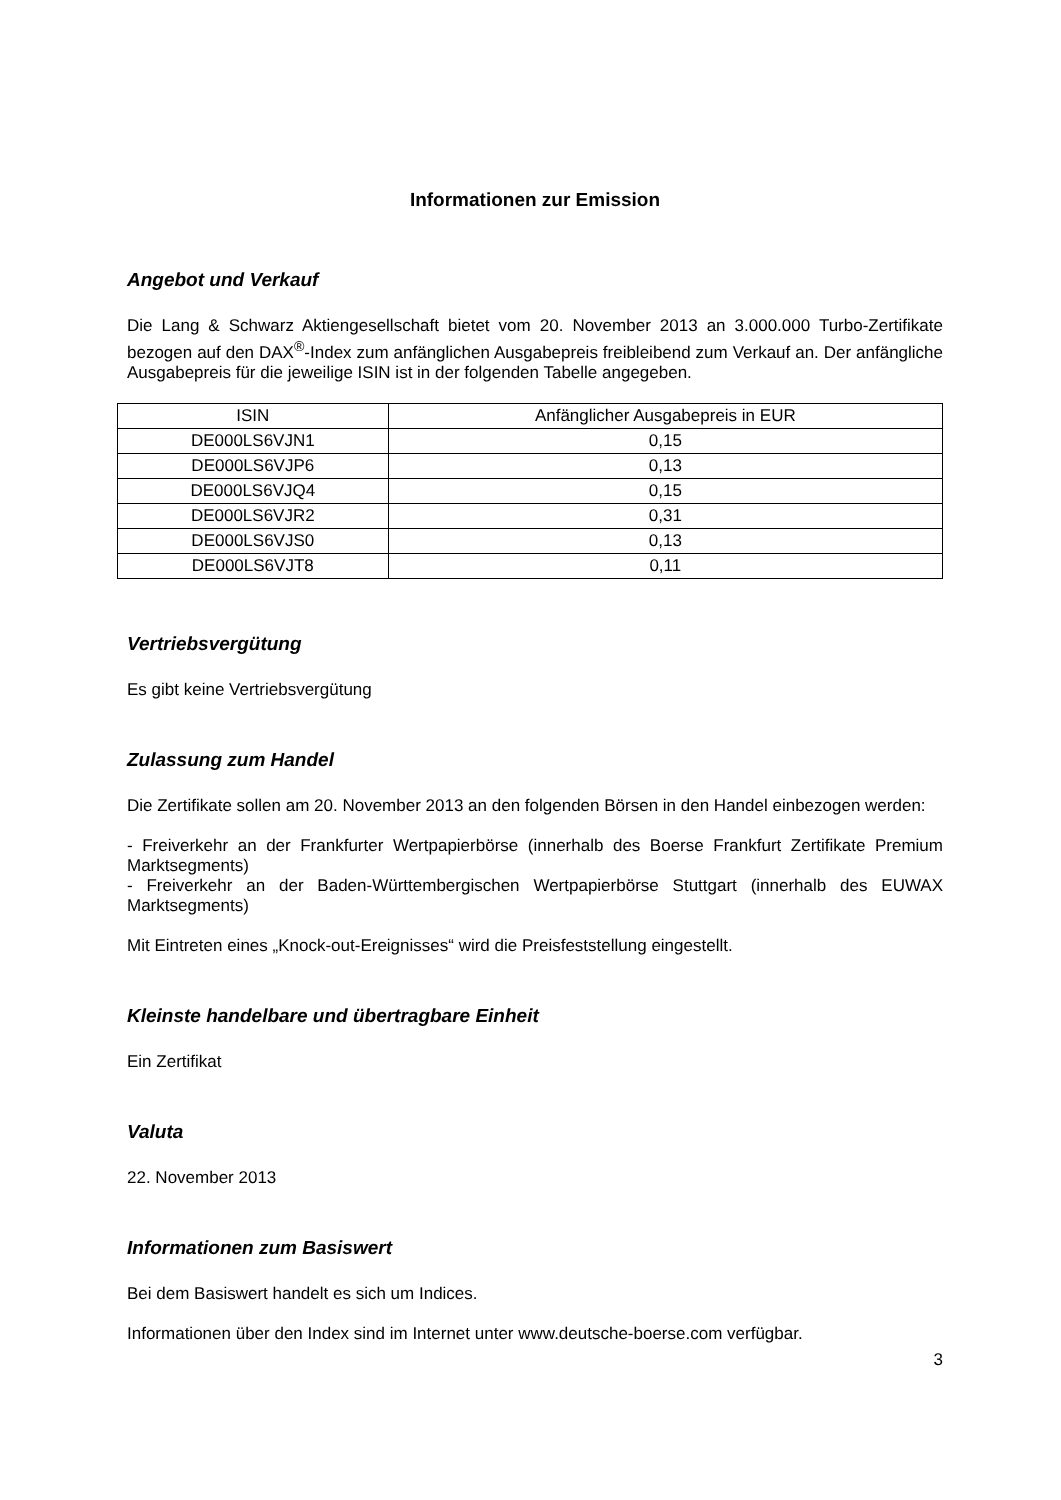Informationen zur Emission
Angebot und Verkauf
Die Lang & Schwarz Aktiengesellschaft bietet vom 20. November 2013 an 3.000.000 Turbo-Zertifikate bezogen auf den DAX<sup>®</sup>-Index zum anfänglichen Ausgabepreis freibleibend zum Verkauf an. Der anfängliche Ausgabepreis für die jeweilige ISIN ist in der folgenden Tabelle angegeben.
| ISIN | Anfänglicher Ausgabepreis in EUR |
| --- | --- |
| DE000LS6VJN1 | 0,15 |
| DE000LS6VJP6 | 0,13 |
| DE000LS6VJQ4 | 0,15 |
| DE000LS6VJR2 | 0,31 |
| DE000LS6VJS0 | 0,13 |
| DE000LS6VJT8 | 0,11 |
Vertriebsvergütung
Es gibt keine Vertriebsvergütung
Zulassung zum Handel
Die Zertifikate sollen am 20. November 2013 an den folgenden Börsen in den Handel einbezogen werden:
- Freiverkehr an der Frankfurter Wertpapierbörse (innerhalb des Boerse Frankfurt Zertifikate Premium Marktsegments)
- Freiverkehr an der Baden-Württembergischen Wertpapierbörse Stuttgart (innerhalb des EUWAX Marktsegments)
Mit Eintreten eines „Knock-out-Ereignisses“ wird die Preisfeststellung eingestellt.
Kleinste handelbare und übertragbare Einheit
Ein Zertifikat
Valuta
22. November 2013
Informationen zum Basiswert
Bei dem Basiswert handelt es sich um Indices.
Informationen über den Index sind im Internet unter www.deutsche-boerse.com verfügbar.
3